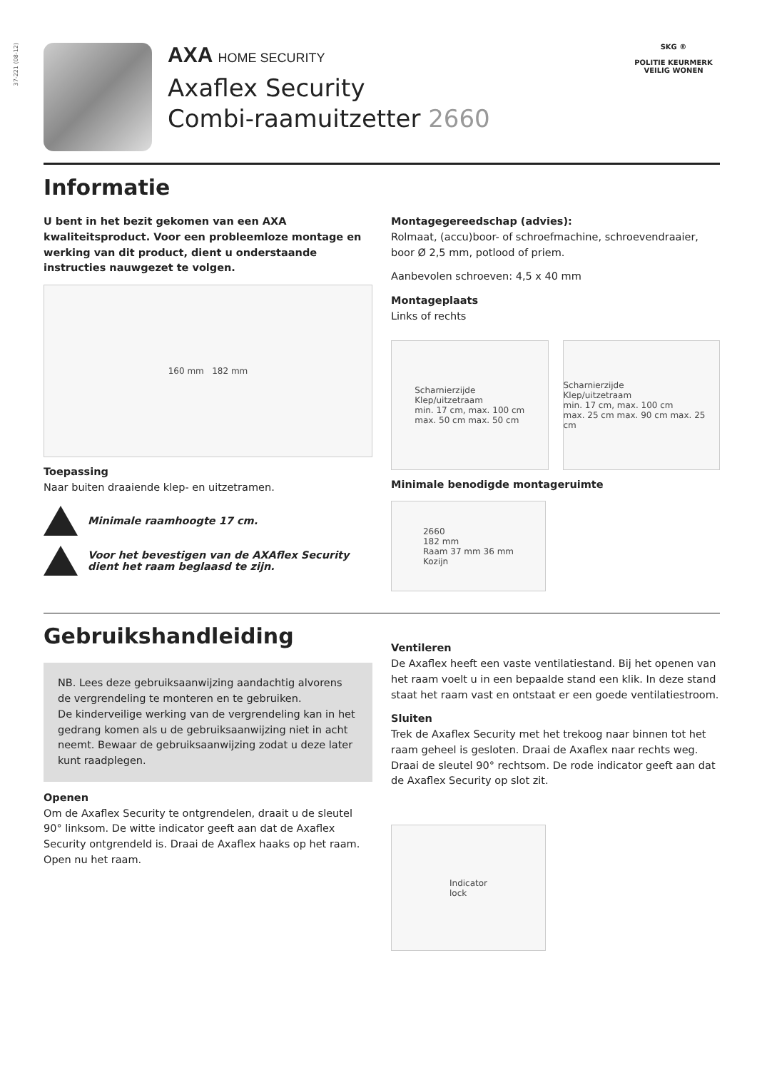37-221 (08-12)
AXA HOME SECURITY
Axaflex Security
Combi-raamuitzetter 2660
SKG ®
POLITIE KEURMERK
VEILIG WONEN
Informatie
U bent in het bezit gekomen van een AXA kwaliteitsproduct. Voor een probleemloze montage en werking van dit product, dient u onderstaande instructies nauwgezet te volgen.
160 mm 182 mm
Toepassing
Naar buiten draaiende klep- en uitzetramen.
Minimale raamhoogte 17 cm.
Voor het bevestigen van de AXAflex Security
dient het raam beglaasd te zijn.
Montagegereedschap (advies):
Rolmaat, (accu)boor- of schroefmachine, schroevendraaier, boor Ø 2,5 mm, potlood of priem.
Aanbevolen schroeven: 4,5 x 40 mm
Montageplaats
Links of rechts
Scharnierzijde
Klep/uitzetraam
min. 17 cm, max. 100 cm
max. 50 cm max. 50 cm
Scharnierzijde
Klep/uitzetraam
min. 17 cm, max. 100 cm
max. 25 cm max. 90 cm max. 25 cm
Minimale benodigde montageruimte
2660
182 mm
Raam 37 mm 36 mm
Kozijn
Gebruikshandleiding
NB. Lees deze gebruiksaanwijzing aandachtig alvorens de vergrendeling te monteren en te gebruiken.
De kinderveilige werking van de vergrendeling kan in het gedrang komen als u de gebruiksaanwijzing niet in acht neemt. Bewaar de gebruiksaanwijzing zodat u deze later kunt raadplegen.
Openen
Om de Axaflex Security te ontgrendelen, draait u de sleutel 90° linksom. De witte indicator geeft aan dat de Axaflex Security ontgrendeld is. Draai de Axaflex haaks op het raam.
Open nu het raam.
Ventileren
De Axaflex heeft een vaste ventilatiestand. Bij het openen van het raam voelt u in een bepaalde stand een klik. In deze stand staat het raam vast en ontstaat er een goede ventilatiestroom.
Sluiten
Trek de Axaflex Security met het trekoog naar binnen tot het raam geheel is gesloten. Draai de Axaflex naar rechts weg. Draai de sleutel 90° rechtsom. De rode indicator geeft aan dat de Axaflex Security op slot zit.
Indicator
lock